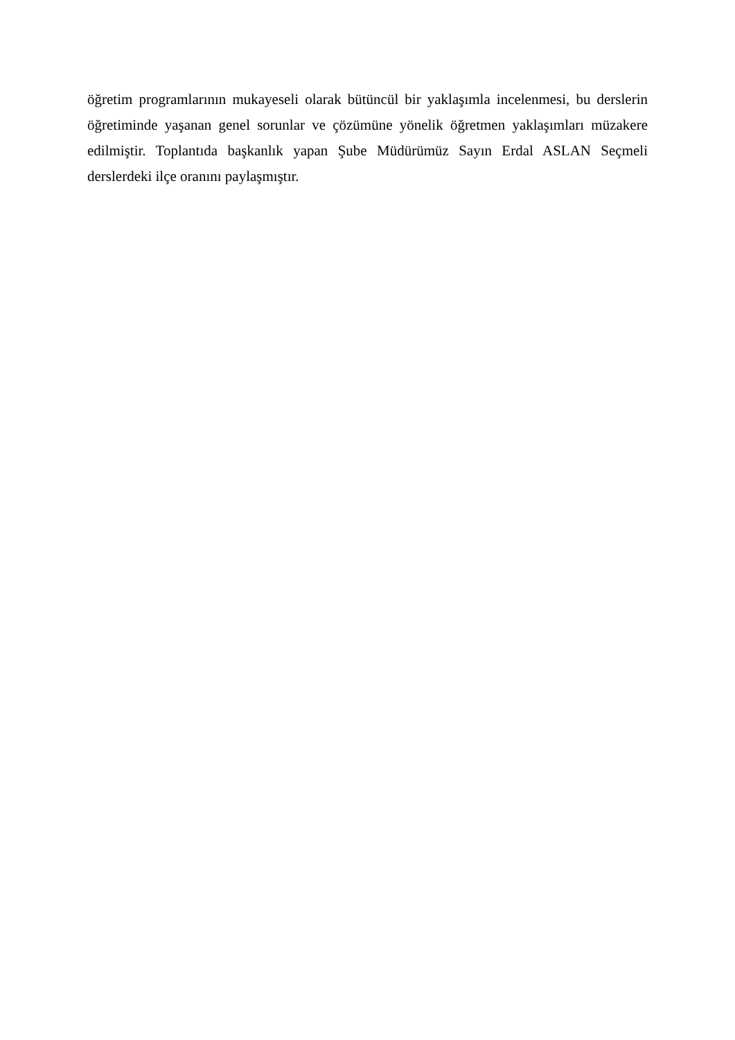öğretim programlarının mukayeseli olarak bütüncül bir yaklaşımla incelenmesi, bu derslerin öğretiminde yaşanan genel sorunlar ve çözümüne yönelik öğretmen yaklaşımları müzakere edilmiştir. Toplantıda başkanlık yapan Şube Müdürümüz Sayın Erdal ASLAN Seçmeli derslerdeki ilçe oranını paylaşmıştır.